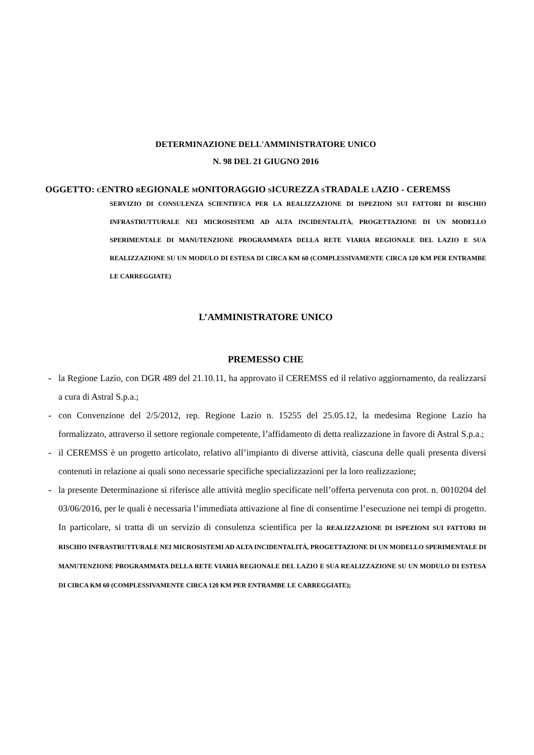DETERMINAZIONE DELL'AMMINISTRATORE UNICO
N. 98 DEL 21 GIUGNO 2016
OGGETTO: CENTRO REGIONALE MONITORAGGIO SICUREZZA STRADALE LAZIO - CEREMSS
SERVIZIO DI CONSULENZA SCIENTIFICA PER LA REALIZZAZIONE DI ISPEZIONI SUI FATTORI DI RISCHIO INFRASTRUTTURALE NEI MICROSISTEMI AD ALTA INCIDENTALITÀ, PROGETTAZIONE DI UN MODELLO SPERIMENTALE DI MANUTENZIONE PROGRAMMATA DELLA RETE VIARIA REGIONALE DEL LAZIO E SUA REALIZZAZIONE SU UN MODULO DI ESTESA DI CIRCA KM 60 (COMPLESSIVAMENTE CIRCA 120 KM PER ENTRAMBE LE CARREGGIATE)
L’AMMINISTRATORE UNICO
PREMESSO CHE
- la Regione Lazio, con DGR 489 del 21.10.11, ha approvato il CEREMSS ed il relativo aggiornamento, da realizzarsi a cura di Astral S.p.a.;
- con Convenzione del 2/5/2012, rep. Regione Lazio n. 15255 del 25.05.12, la medesima Regione Lazio ha formalizzato, attraverso il settore regionale competente, l’affidamento di detta realizzazione in favore di Astral S.p.a.;
- il CEREMSS è un progetto articolato, relativo all’impianto di diverse attività, ciascuna delle quali presenta diversi contenuti in relazione ai quali sono necessarie specifiche specializzazioni per la loro realizzazione;
- la presente Determinazione si riferisce alle attività meglio specificate nell’offerta pervenuta con prot. n. 0010204 del 03/06/2016, per le quali è necessaria l’immediata attivazione al fine di consentirne l’esecuzione nei tempi di progetto. In particolare, si tratta di un servizio di consulenza scientifica per la REALIZZAZIONE DI ISPEZIONI SUI FATTORI DI RISCHIO INFRASTRUTTURALE NEI MICROSISTEMI AD ALTA INCIDENTALITÀ, PROGETTAZIONE DI UN MODELLO SPERIMENTALE DI MANUTENZIONE PROGRAMMATA DELLA RETE VIARIA REGIONALE DEL LAZIO E SUA REALIZZAZIONE SU UN MODULO DI ESTESA DI CIRCA KM 60 (COMPLESSIVAMENTE CIRCA 120 KM PER ENTRAMBE LE CARREGGIATE);